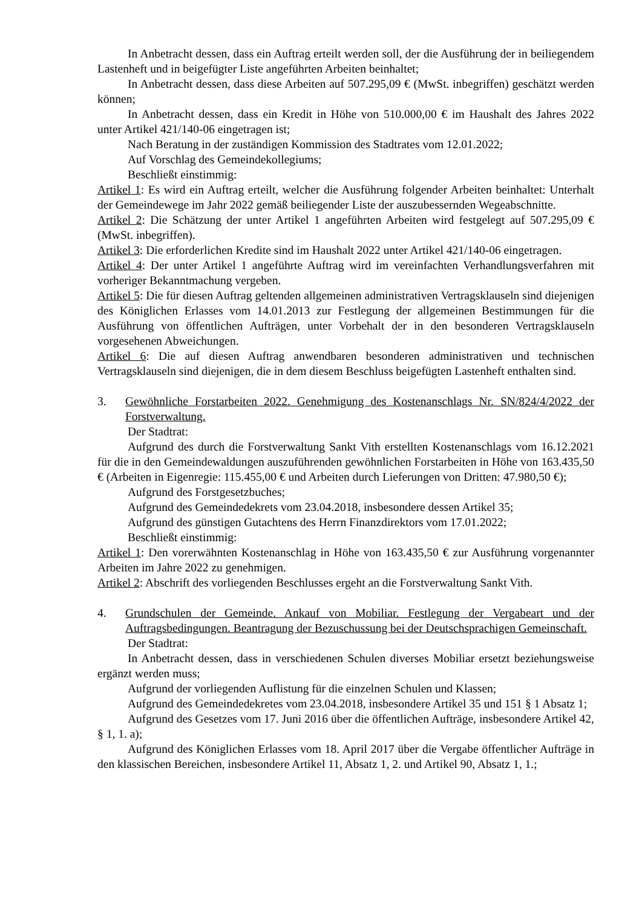In Anbetracht dessen, dass ein Auftrag erteilt werden soll, der die Ausführung der in beiliegendem Lastenheft und in beigefügter Liste angeführten Arbeiten beinhaltet;
In Anbetracht dessen, dass diese Arbeiten auf 507.295,09 € (MwSt. inbegriffen) geschätzt werden können;
In Anbetracht dessen, dass ein Kredit in Höhe von 510.000,00 € im Haushalt des Jahres 2022 unter Artikel 421/140-06 eingetragen ist;
Nach Beratung in der zuständigen Kommission des Stadtrates vom 12.01.2022;
Auf Vorschlag des Gemeindekollegiums;
Beschließt einstimmig:
Artikel 1: Es wird ein Auftrag erteilt, welcher die Ausführung folgender Arbeiten beinhaltet: Unterhalt der Gemeindewege im Jahr 2022 gemäß beiliegender Liste der auszubessernden Wegeabschnitte.
Artikel 2: Die Schätzung der unter Artikel 1 angeführten Arbeiten wird festgelegt auf 507.295,09 € (MwSt. inbegriffen).
Artikel 3: Die erforderlichen Kredite sind im Haushalt 2022 unter Artikel 421/140-06 eingetragen.
Artikel 4: Der unter Artikel 1 angeführte Auftrag wird im vereinfachten Verhandlungsverfahren mit vorheriger Bekanntmachung vergeben.
Artikel 5: Die für diesen Auftrag geltenden allgemeinen administrativen Vertragsklauseln sind diejenigen des Königlichen Erlasses vom 14.01.2013 zur Festlegung der allgemeinen Bestimmungen für die Ausführung von öffentlichen Aufträgen, unter Vorbehalt der in den besonderen Vertragsklauseln vorgesehenen Abweichungen.
Artikel 6: Die auf diesen Auftrag anwendbaren besonderen administrativen und technischen Vertragsklauseln sind diejenigen, die in dem diesem Beschluss beigefügten Lastenheft enthalten sind.
3. Gewöhnliche Forstarbeiten 2022. Genehmigung des Kostenanschlags Nr. SN/824/4/2022 der Forstverwaltung.
Der Stadtrat:
Aufgrund des durch die Forstverwaltung Sankt Vith erstellten Kostenanschlags vom 16.12.2021 für die in den Gemeindewaldungen auszuführenden gewöhnlichen Forstarbeiten in Höhe von 163.435,50 € (Arbeiten in Eigenregie: 115.455,00 € und Arbeiten durch Lieferungen von Dritten: 47.980,50 €);
Aufgrund des Forstgesetzbuches;
Aufgrund des Gemeindedekrets vom 23.04.2018, insbesondere dessen Artikel 35;
Aufgrund des günstigen Gutachtens des Herrn Finanzdirektors vom 17.01.2022;
Beschließt einstimmig:
Artikel 1: Den vorerwähnten Kostenanschlag in Höhe von 163.435,50 € zur Ausführung vorgenannter Arbeiten im Jahre 2022 zu genehmigen.
Artikel 2: Abschrift des vorliegenden Beschlusses ergeht an die Forstverwaltung Sankt Vith.
4. Grundschulen der Gemeinde. Ankauf von Mobiliar. Festlegung der Vergabeart und der Auftragsbedingungen. Beantragung der Bezuschussung bei der Deutschsprachigen Gemeinschaft.
Der Stadtrat:
In Anbetracht dessen, dass in verschiedenen Schulen diverses Mobiliar ersetzt beziehungsweise ergänzt werden muss;
Aufgrund der vorliegenden Auflistung für die einzelnen Schulen und Klassen;
Aufgrund des Gemeindedekretes vom 23.04.2018, insbesondere Artikel 35 und 151 § 1 Absatz 1;
Aufgrund des Gesetzes vom 17. Juni 2016 über die öffentlichen Aufträge, insbesondere Artikel 42, § 1, 1. a);
Aufgrund des Königlichen Erlasses vom 18. April 2017 über die Vergabe öffentlicher Aufträge in den klassischen Bereichen, insbesondere Artikel 11, Absatz 1, 2. und Artikel 90, Absatz 1, 1.;